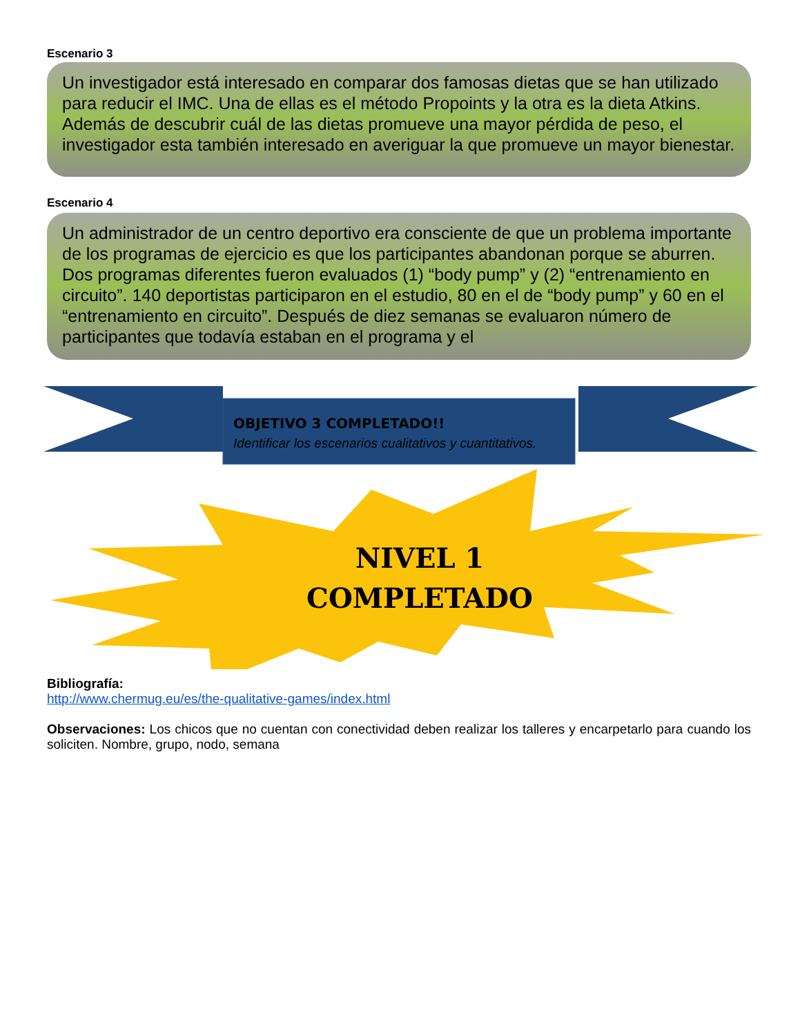Escenario 3
Un investigador está interesado en comparar dos famosas dietas que se han utilizado para reducir el IMC. Una de ellas es el método Propoints y la otra es la dieta Atkins. Además de descubrir cuál de las dietas promueve una mayor pérdida de peso, el investigador esta también interesado en averiguar la que promueve un mayor bienestar.
Escenario 4
Un administrador de un centro deportivo era consciente de que un problema importante de los programas de ejercicio es que los participantes abandonan porque se aburren. Dos programas diferentes fueron evaluados (1) “body pump” y (2) “entrenamiento en circuito”. 140 deportistas participaron en el estudio, 80 en el de “body pump” y 60 en el “entrenamiento en circuito”. Después de diez semanas se evaluaron número de participantes que todavía estaban en el programa y el
OBJETIVO 3 COMPLETADO!!
Identificar los escenarios cualitativos y cuantitativos.
NIVEL 1
COMPLETADO
Bibliografía:
http://www.chermug.eu/es/the-qualitative-games/index.html
Observaciones: Los chicos que no cuentan con conectividad deben realizar los talleres y encarpetarlo para cuando los soliciten. Nombre, grupo, nodo, semana